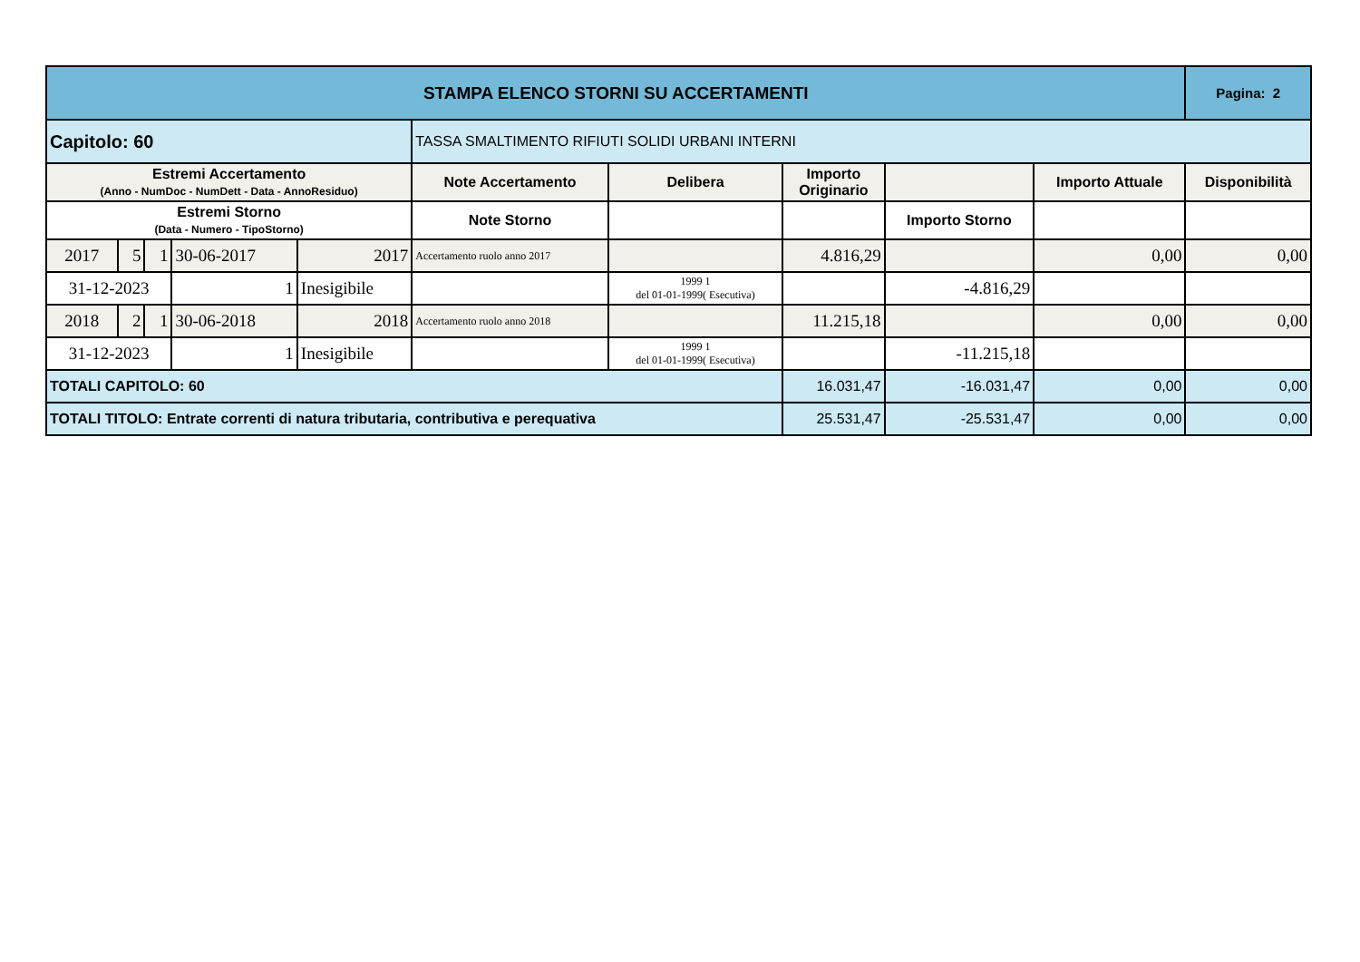| STAMPA ELENCO STORNI SU ACCERTAMENTI | | | | | | | | | | | Pagina: 2 |
| Capitolo: 60 | | | | | TASSA SMALTIMENTO RIFIUTI SOLIDI URBANI INTERNI | | | | | | |
| Estremi Accertamento (Anno - NumDoc - NumDett - Data - AnnoResiduo) | | | | | Note Accertamento | Delibera | Importo Originario | | Importo Attuale | Disponibilità | |
| Estremi Storno (Data - Numero - TipoStorno) | | | | | Note Storno | | | Importo Storno | | | |
| 2017 | 5 | 1 | 30-06-2017 | 2017 | Accertamento ruolo anno 2017 | | 4.816,29 | | 0,00 | 0,00 | |
| 31-12-2023 | | | 1 | Inesigibile | | 1999 1 del 01-01-1999( Esecutiva) | | -4.816,29 | | | |
| 2018 | 2 | 1 | 30-06-2018 | 2018 | Accertamento ruolo anno 2018 | | 11.215,18 | | 0,00 | 0,00 | |
| 31-12-2023 | | | 1 | Inesigibile | | 1999 1 del 01-01-1999( Esecutiva) | | -11.215,18 | | | |
| TOTALI CAPITOLO: 60 | | | | | | | 16.031,47 | -16.031,47 | 0,00 | 0,00 | |
| TOTALI TITOLO: Entrate correnti di natura tributaria, contributiva e perequativa | | | | | | | 25.531,47 | -25.531,47 | 0,00 | 0,00 | |